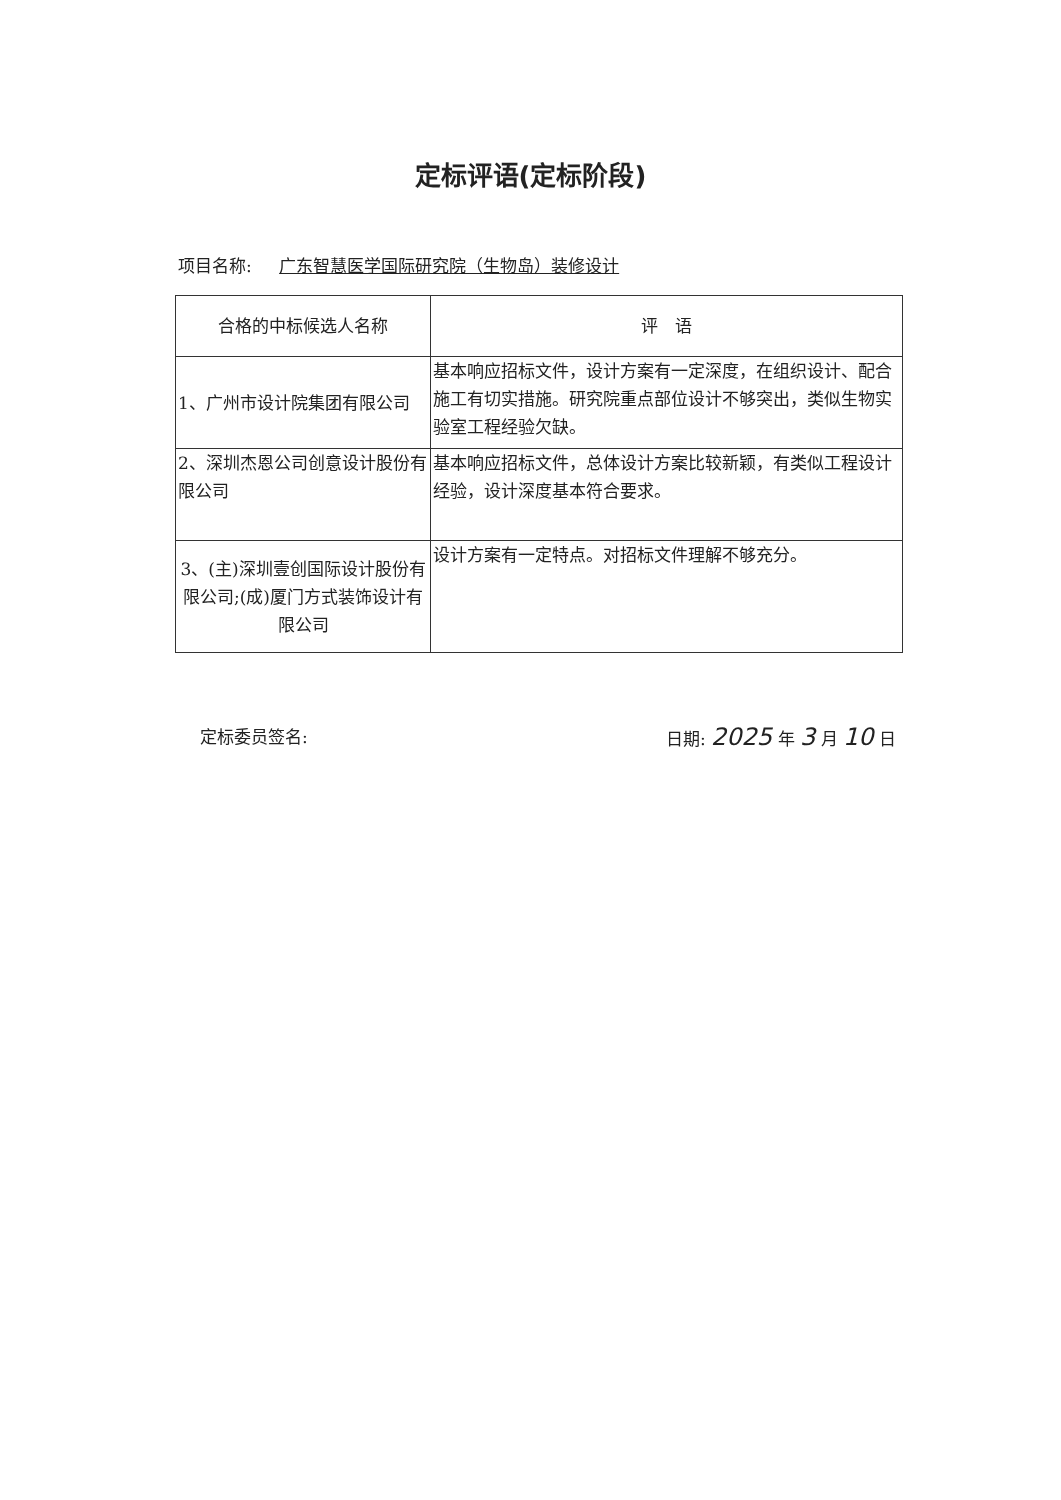定标评语(定标阶段)
项目名称: 广东智慧医学国际研究院（生物岛）装修设计
| 合格的中标候选人名称 | 评 语 |
| --- | --- |
| 1、广州市设计院集团有限公司 | 基本响应招标文件，设计方案有一定深度，在组织设计、配合施工有切实措施。研究院重点部位设计不够突出，类似生物实验室工程经验欠缺。 |
| 2、深圳杰恩公司创意设计股份有限公司 | 基本响应招标文件，总体设计方案比较新颖，有类似工程设计经验，设计深度基本符合要求。 |
| 3、(主)深圳壹创国际设计股份有限公司;(成)厦门方式装饰设计有限公司 | 设计方案有一定特点。对招标文件理解不够充分。 |
定标委员签名: 日期: 2025 年 3 月 10 日